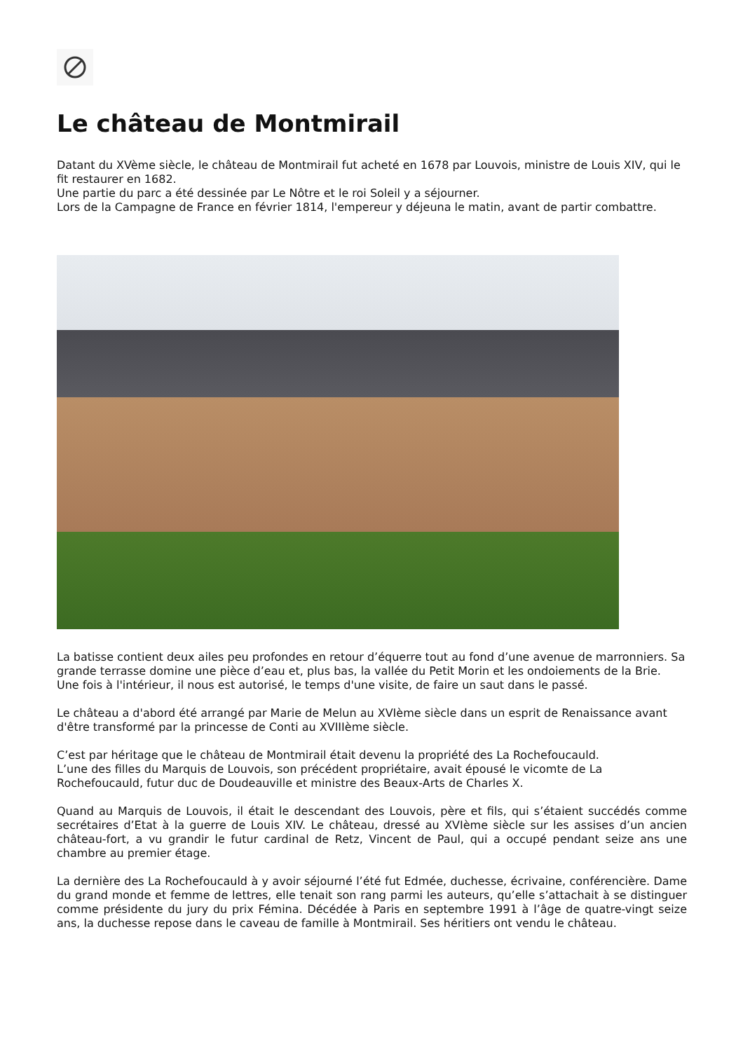Le château de Montmirail
Datant du XVème siècle, le château de Montmirail fut acheté en 1678 par Louvois, ministre de Louis XIV, qui le fit restaurer en 1682.
Une partie du parc a été dessinée par Le Nôtre et le roi Soleil y a séjourner.
Lors de la Campagne de France en février 1814, l'empereur y déjeuna le matin, avant de partir combattre.
La batisse contient deux ailes peu profondes en retour d’équerre tout au fond d’une avenue de marronniers. Sa grande terrasse domine une pièce d’eau et, plus bas, la vallée du Petit Morin et les ondoiements de la Brie.
Une fois à l'intérieur, il nous est autorisé, le temps d'une visite, de faire un saut dans le passé.
Le château a d'abord été arrangé par Marie de Melun au XVIème siècle dans un esprit de Renaissance avant d'être transformé par la princesse de Conti au XVIIIème siècle.
C’est par héritage que le château de Montmirail était devenu la propriété des La Rochefoucauld.
L’une des filles du Marquis de Louvois, son précédent propriétaire, avait épousé le vicomte de La Rochefoucauld, futur duc de Doudeauville et ministre des Beaux-Arts de Charles X.
Quand au Marquis de Louvois, il était le descendant des Louvois, père et fils, qui s’étaient succédés comme secrétaires d’Etat à la guerre de Louis XIV. Le château, dressé au XVIème siècle sur les assises d’un ancien château-fort, a vu grandir le futur cardinal de Retz, Vincent de Paul, qui a occupé pendant seize ans une chambre au premier étage.
La dernière des La Rochefoucauld à y avoir séjourné l’été fut Edmée, duchesse, écrivaine, conférencière. Dame du grand monde et femme de lettres, elle tenait son rang parmi les auteurs, qu’elle s’attachait à se distinguer comme présidente du jury du prix Fémina. Décédée à Paris en septembre 1991 à l’âge de quatre-vingt seize ans, la duchesse repose dans le caveau de famille à Montmirail. Ses héritiers ont vendu le château.